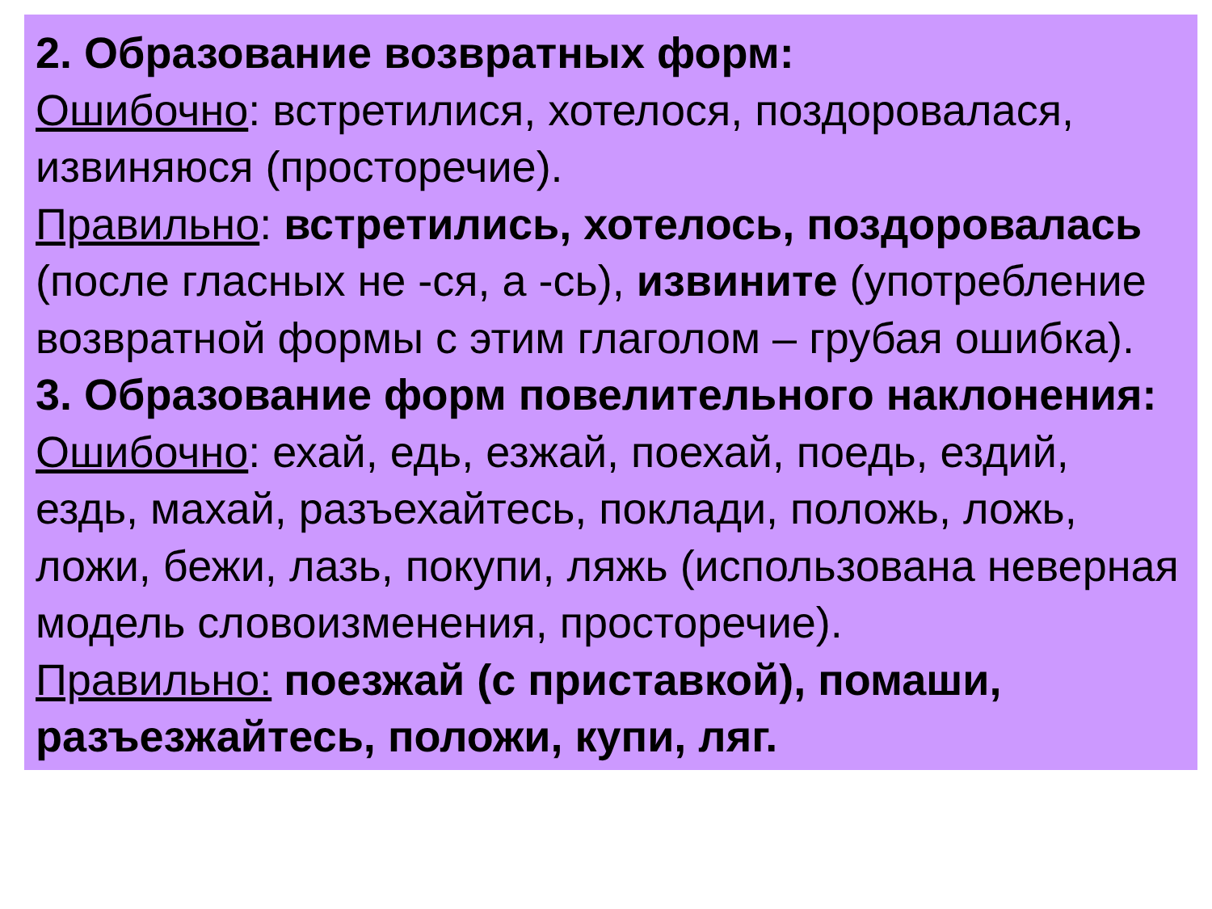2. Образование возвратных форм:
Ошибочно: встретилися, хотелося, поздоровалася, извиняюся (просторечие).
Правильно: встретились, хотелось, поздоровалась (после гласных не -ся, а -сь), извините (употребление возвратной формы с этим глаголом – грубая ошибка).
3. Образование форм повелительного наклонения:
Ошибочно: ехай, едь, езжай, поехай, поедь, ездий, ездь, махай, разъехайтесь, поклади, положь, ложь, ложи, бежи, лазь, покупи, ляжь (использована неверная модель словоизменения, просторечие).
Правильно: поезжай (с приставкой), помаши, разъезжайтесь, положи, купи, ляг.